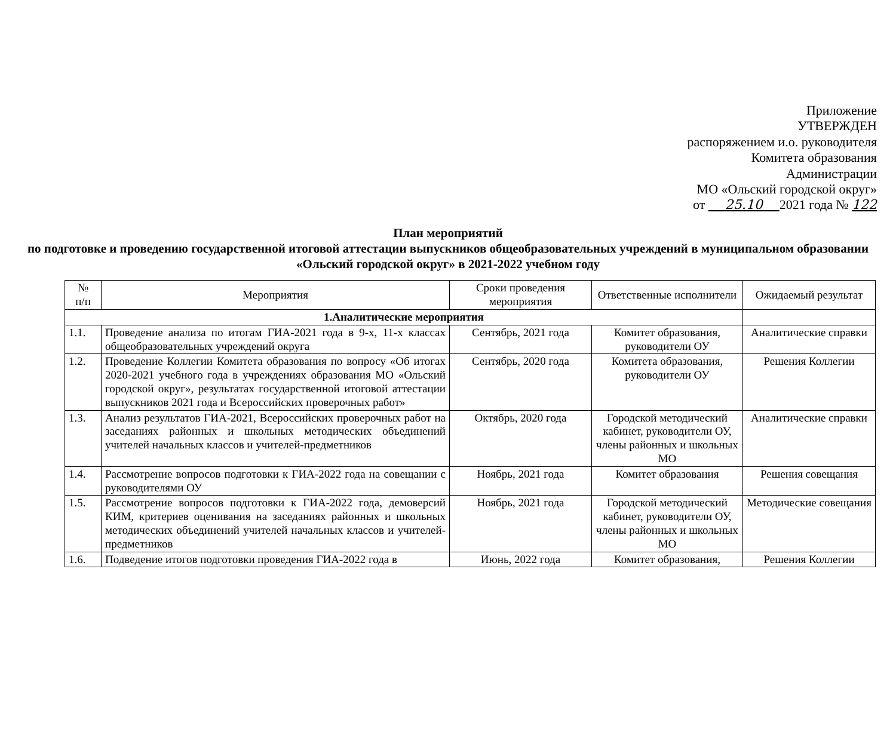Приложение
УТВЕРЖДЕН
распоряжением и.о. руководителя
Комитета образования
Администрации
МО «Ольский городской округ»
от 25.10 2021 года № 122
План мероприятий
по подготовке и проведению государственной итоговой аттестации выпускников общеобразовательных учреждений в муниципальном образовании «Ольский городской округ» в 2021-2022 учебном году
| № п/п | Мероприятия | Сроки проведения мероприятия | Ответственные исполнители | Ожидаемый результат |
| --- | --- | --- | --- | --- |
| 1.Аналитические мероприятия | | | | |
| 1.1. | Проведение анализа по итогам ГИА-2021 года в 9-х, 11-х классах общеобразовательных учреждений округа | Сентябрь, 2021 года | Комитет образования, руководители ОУ | Аналитические справки |
| 1.2. | Проведение Коллегии Комитета образования по вопросу «Об итогах 2020-2021 учебного года в учреждениях образования МО «Ольский городской округ», результатах государственной итоговой аттестации выпускников 2021 года и Всероссийских проверочных работ» | Сентябрь, 2020 года | Комитета образования, руководители ОУ | Решения Коллегии |
| 1.3. | Анализ результатов ГИА-2021, Всероссийских проверочных работ на заседаниях районных и школьных методических объединений учителей начальных классов и учителей-предметников | Октябрь, 2020 года | Городской методический кабинет, руководители ОУ, члены районных и школьных МО | Аналитические справки |
| 1.4. | Рассмотрение вопросов подготовки к ГИА-2022 года на совещании с руководителями ОУ | Ноябрь, 2021 года | Комитет образования | Решения совещания |
| 1.5. | Рассмотрение вопросов подготовки к ГИА-2022 года, демоверсий КИМ, критериев оценивания на заседаниях районных и школьных методических объединений учителей начальных классов и учителей-предметников | Ноябрь, 2021 года | Городской методический кабинет, руководители ОУ, члены районных и школьных МО | Методические совещания |
| 1.6. | Подведение итогов подготовки проведения ГИА-2022 года в | Июнь, 2022 года | Комитет образования, | Решения Коллегии |